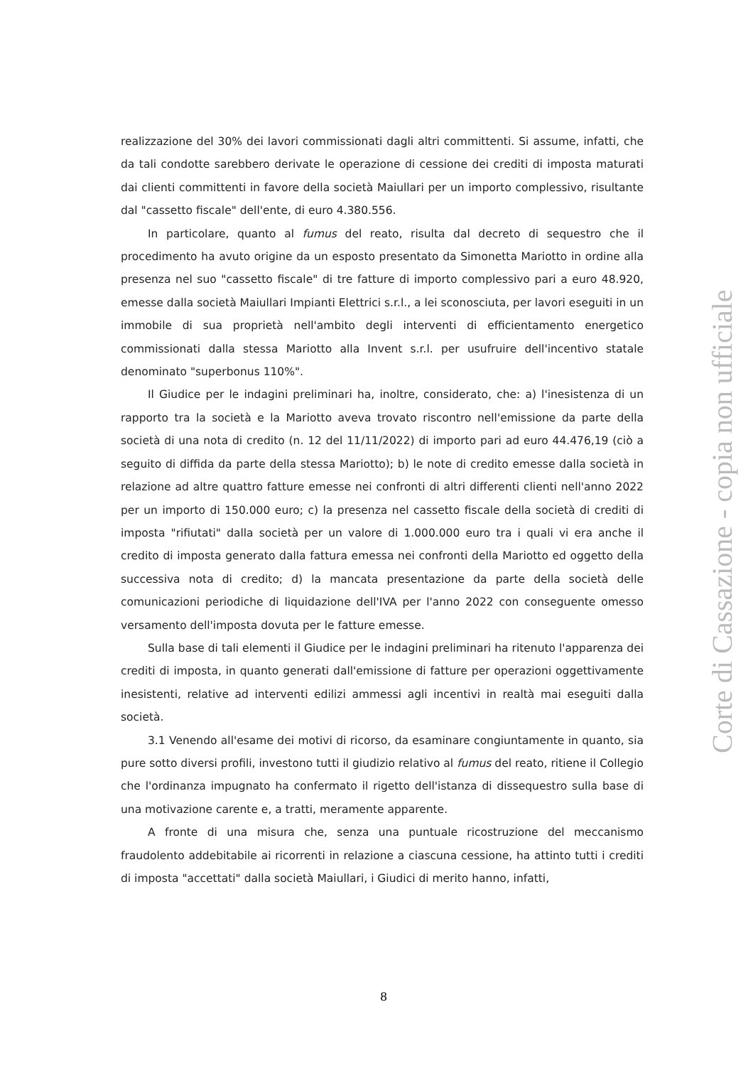realizzazione del 30% dei lavori commissionati dagli altri committenti. Si assume, infatti, che da tali condotte sarebbero derivate le operazione di cessione dei crediti di imposta maturati dai clienti committenti in favore della società Maiullari per un importo complessivo, risultante dal "cassetto fiscale" dell'ente, di euro 4.380.556.
In particolare, quanto al fumus del reato, risulta dal decreto di sequestro che il procedimento ha avuto origine da un esposto presentato da Simonetta Mariotto in ordine alla presenza nel suo "cassetto fiscale" di tre fatture di importo complessivo pari a euro 48.920, emesse dalla società Maiullari Impianti Elettrici s.r.l., a lei sconosciuta, per lavori eseguiti in un immobile di sua proprietà nell'ambito degli interventi di efficientamento energetico commissionati dalla stessa Mariotto alla Invent s.r.l. per usufruire dell'incentivo statale denominato "superbonus 110%".
Il Giudice per le indagini preliminari ha, inoltre, considerato, che: a) l'inesistenza di un rapporto tra la società e la Mariotto aveva trovato riscontro nell'emissione da parte della società di una nota di credito (n. 12 del 11/11/2022) di importo pari ad euro 44.476,19 (ciò a seguito di diffida da parte della stessa Mariotto); b) le note di credito emesse dalla società in relazione ad altre quattro fatture emesse nei confronti di altri differenti clienti nell'anno 2022 per un importo di 150.000 euro; c) la presenza nel cassetto fiscale della società di crediti di imposta "rifiutati" dalla società per un valore di 1.000.000 euro tra i quali vi era anche il credito di imposta generato dalla fattura emessa nei confronti della Mariotto ed oggetto della successiva nota di credito; d) la mancata presentazione da parte della società delle comunicazioni periodiche di liquidazione dell'IVA per l'anno 2022 con conseguente omesso versamento dell'imposta dovuta per le fatture emesse.
Sulla base di tali elementi il Giudice per le indagini preliminari ha ritenuto l'apparenza dei crediti di imposta, in quanto generati dall'emissione di fatture per operazioni oggettivamente inesistenti, relative ad interventi edilizi ammessi agli incentivi in realtà mai eseguiti dalla società.
3.1 Venendo all'esame dei motivi di ricorso, da esaminare congiuntamente in quanto, sia pure sotto diversi profili, investono tutti il giudizio relativo al fumus del reato, ritiene il Collegio che l'ordinanza impugnato ha confermato il rigetto dell'istanza di dissequestro sulla base di una motivazione carente e, a tratti, meramente apparente.
A fronte di una misura che, senza una puntuale ricostruzione del meccanismo fraudolento addebitabile ai ricorrenti in relazione a ciascuna cessione, ha attinto tutti i crediti di imposta "accettati" dalla società Maiullari, i Giudici di merito hanno, infatti,
8
Corte di Cassazione - copia non ufficiale